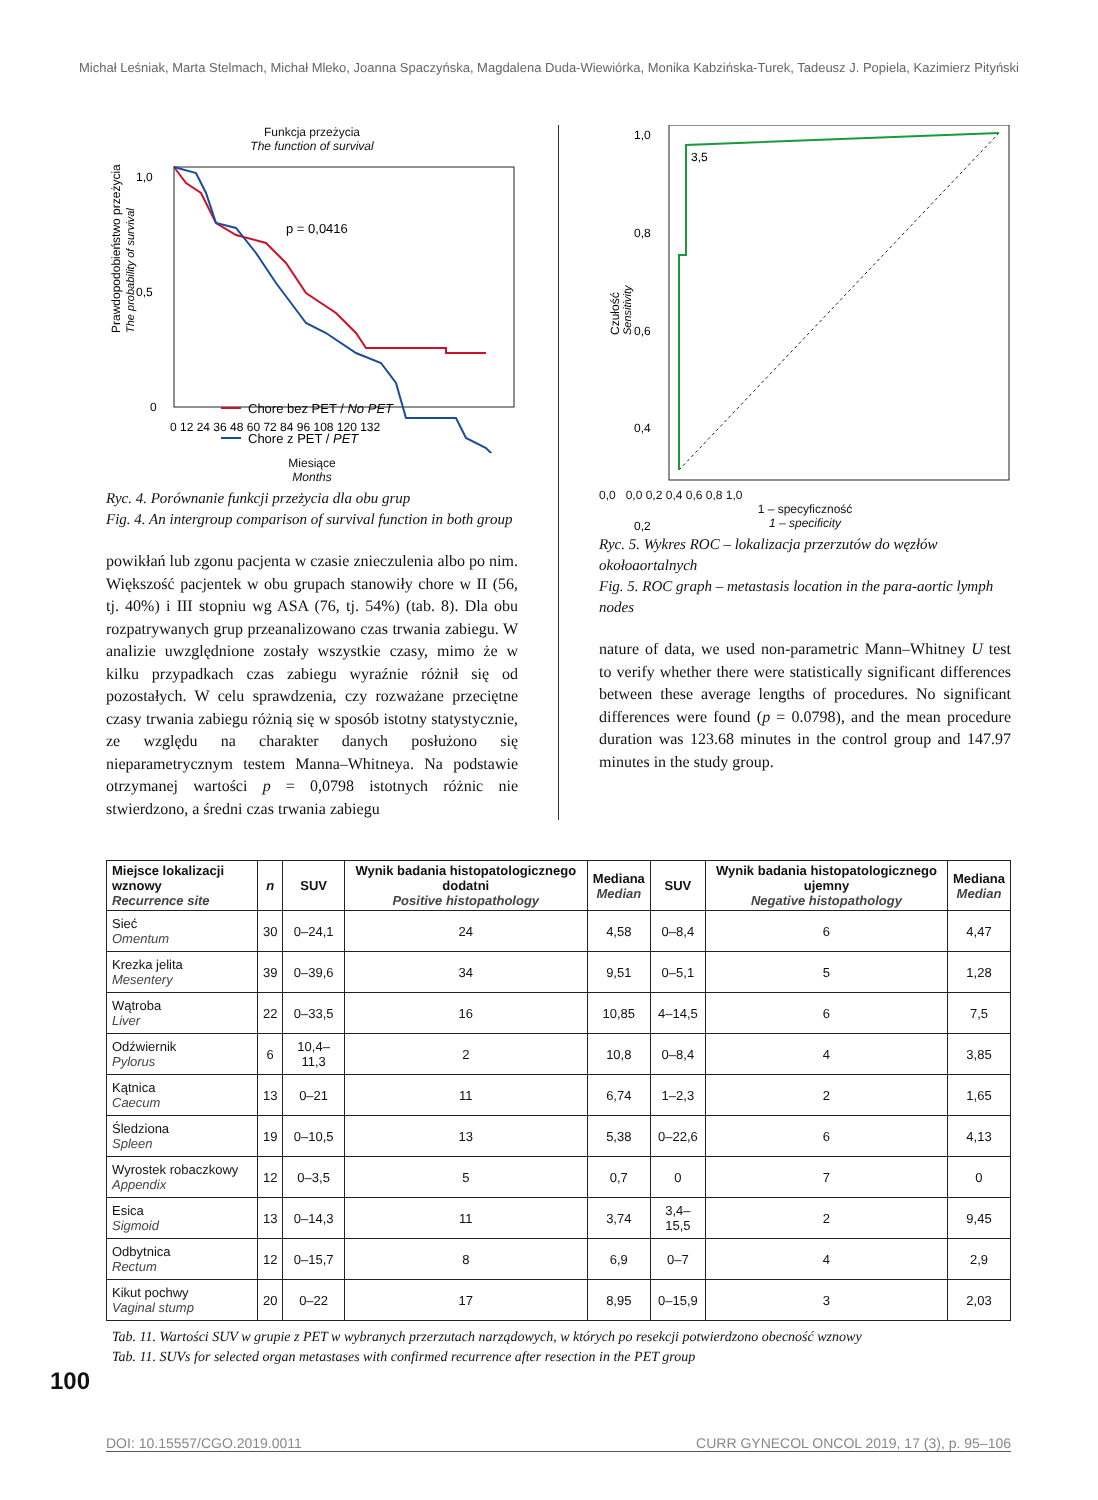Michał Leśniak, Marta Stelmach, Michał Mleko, Joanna Spaczyńska, Magdalena Duda-Wiewiórka, Monika Kabzińska-Turek, Tadeusz J. Popiela, Kazimierz Pityński
Funkcja przeżycia
The function of survival
Prawdopodobieństwo przeżycia
The probability of survival
1,0
0,5
0
p = 0,0416
Chore bez PET / No PET
Chore z PET / PET
0 12 24 36 48 60 72 84 96 108 120 132
Miesiące
Months
Ryc. 4. Porównanie funkcji przeżycia dla obu grup
Fig. 4. An intergroup comparison of survival function in both group
powikłań lub zgonu pacjenta w czasie znieczulenia albo po nim. Większość pacjentek w obu grupach stanowiły chore w II (56, tj. 40%) i III stopniu wg ASA (76, tj. 54%) (tab. 8). Dla obu rozpatrywanych grup przeanalizowano czas trwania zabiegu. W analizie uwzględnione zostały wszystkie czasy, mimo że w kilku przypadkach czas zabiegu wyraźnie różnił się od pozostałych. W celu sprawdzenia, czy rozważane przeciętne czasy trwania zabiegu różnią się w sposób istotny statystycznie, ze względu na charakter danych posłużono się nieparametrycznym testem Manna–Whitneya. Na podstawie otrzymanej wartości p = 0,0798 istotnych różnic nie stwierdzono, a średni czas trwania zabiegu
1,0
0,8
0,6
0,4
0,2
3,5
Czułość
Sensitivity
0,0 0,0 0,2 0,4 0,6 0,8 1,0
1 – specyficzność
1 – specificity
Ryc. 5. Wykres ROC – lokalizacja przerzutów do węzłów okołoaortalnych
Fig. 5. ROC graph – metastasis location in the para-aortic lymph nodes
nature of data, we used non-parametric Mann–Whitney U test to verify whether there were statistically significant differences between these average lengths of procedures. No significant differences were found (p = 0.0798), and the mean procedure duration was 123.68 minutes in the control group and 147.97 minutes in the study group.
| Miejsce lokalizacji wznowy Recurrence site | n | SUV | Wynik badania histopatologicznego dodatni Positive histopathology | Mediana Median | SUV | Wynik badania histopatologicznego ujemny Negative histopathology | Mediana Median |
| --- | --- | --- | --- | --- | --- | --- | --- |
| Sieć Omentum | 30 | 0–24,1 | 24 | 4,58 | 0–8,4 | 6 | 4,47 |
| Krezka jelita Mesentery | 39 | 0–39,6 | 34 | 9,51 | 0–5,1 | 5 | 1,28 |
| Wątroba Liver | 22 | 0–33,5 | 16 | 10,85 | 4–14,5 | 6 | 7,5 |
| Odźwiernik Pylorus | 6 | 10,4–11,3 | 2 | 10,8 | 0–8,4 | 4 | 3,85 |
| Kątnica Caecum | 13 | 0–21 | 11 | 6,74 | 1–2,3 | 2 | 1,65 |
| Śledziona Spleen | 19 | 0–10,5 | 13 | 5,38 | 0–22,6 | 6 | 4,13 |
| Wyrostek robaczkowy Appendix | 12 | 0–3,5 | 5 | 0,7 | 0 | 7 | 0 |
| Esica Sigmoid | 13 | 0–14,3 | 11 | 3,74 | 3,4–15,5 | 2 | 9,45 |
| Odbytnica Rectum | 12 | 0–15,7 | 8 | 6,9 | 0–7 | 4 | 2,9 |
| Kikut pochwy Vaginal stump | 20 | 0–22 | 17 | 8,95 | 0–15,9 | 3 | 2,03 |
Tab. 11. Wartości SUV w grupie z PET w wybranych przerzutach narządowych, w których po resekcji potwierdzono obecność wznowy
Tab. 11. SUVs for selected organ metastases with confirmed recurrence after resection in the PET group
100
DOI: 10.15557/CGO.2019.0011 CURR GYNECOL ONCOL 2019, 17 (3), p. 95–106